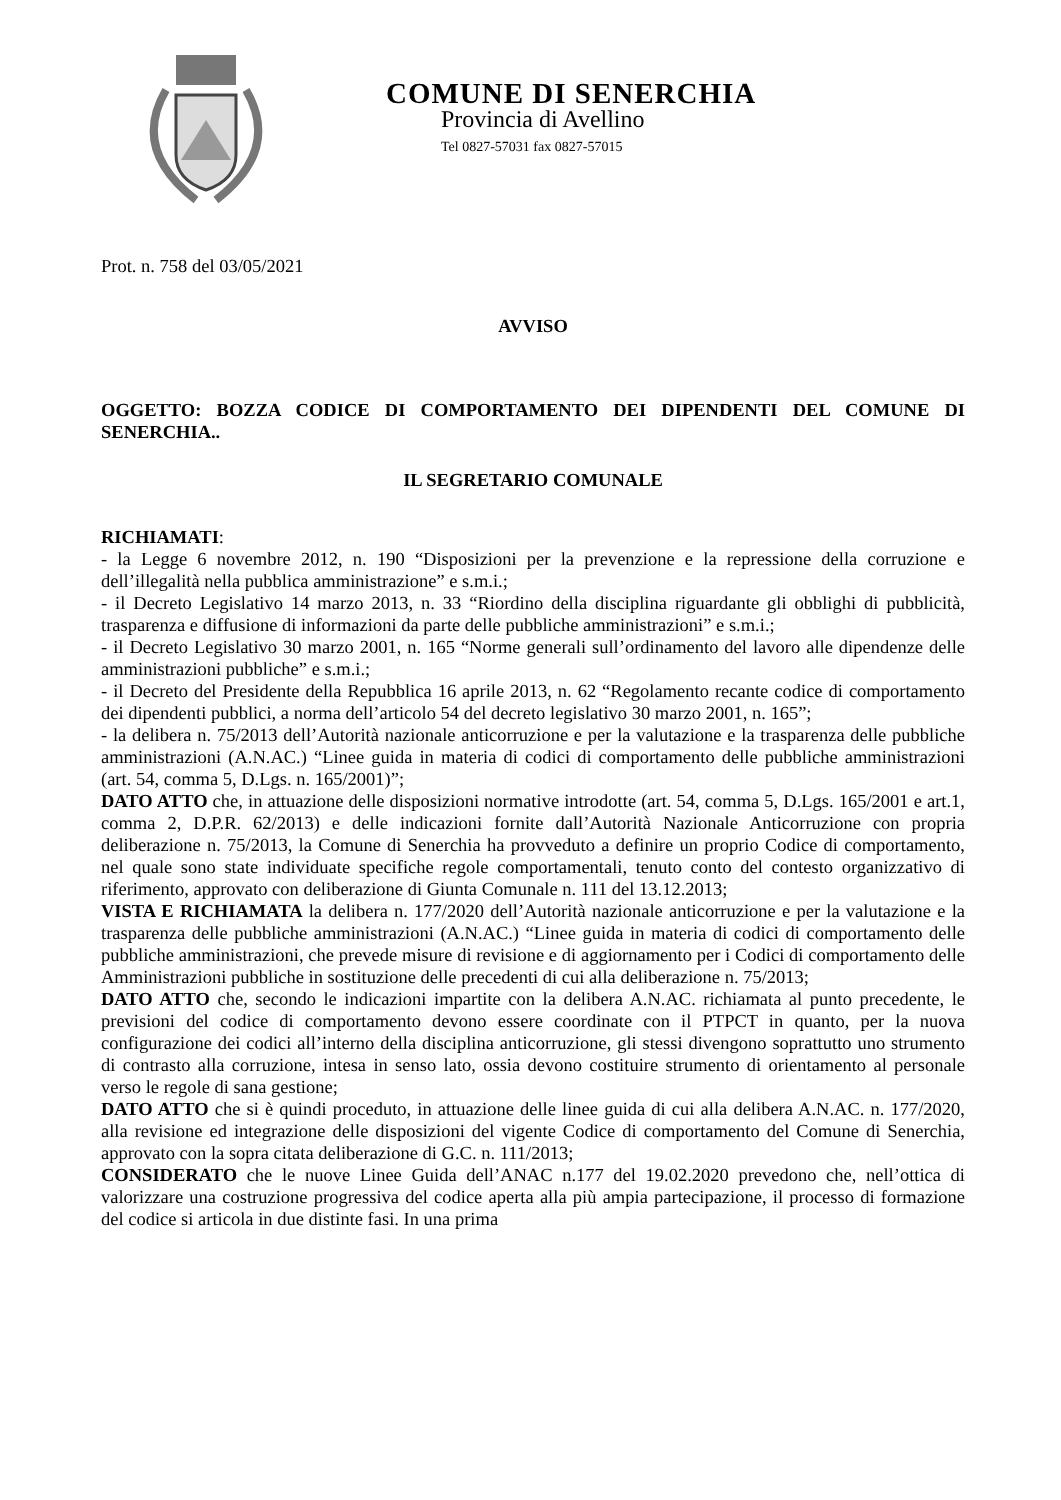COMUNE DI SENERCHIA
Provincia di Avellino
Tel 0827-57031 fax 0827-57015
Prot. n. 758 del 03/05/2021
AVVISO
OGGETTO: BOZZA CODICE DI COMPORTAMENTO DEI DIPENDENTI DEL COMUNE DI SENERCHIA..
IL SEGRETARIO COMUNALE
RICHIAMATI:
- la Legge 6 novembre 2012, n. 190 “Disposizioni per la prevenzione e la repressione della corruzione e dell’illegalità nella pubblica amministrazione” e s.m.i.;
- il Decreto Legislativo 14 marzo 2013, n. 33 “Riordino della disciplina riguardante gli obblighi di pubblicità, trasparenza e diffusione di informazioni da parte delle pubbliche amministrazioni” e s.m.i.;
- il Decreto Legislativo 30 marzo 2001, n. 165 “Norme generali sull’ordinamento del lavoro alle dipendenze delle amministrazioni pubbliche” e s.m.i.;
- il Decreto del Presidente della Repubblica 16 aprile 2013, n. 62 “Regolamento recante codice di comportamento dei dipendenti pubblici, a norma dell’articolo 54 del decreto legislativo 30 marzo 2001, n. 165”;
- la delibera n. 75/2013 dell’Autorità nazionale anticorruzione e per la valutazione e la trasparenza delle pubbliche amministrazioni (A.N.AC.) “Linee guida in materia di codici di comportamento delle pubbliche amministrazioni (art. 54, comma 5, D.Lgs. n. 165/2001)”;
DATO ATTO che, in attuazione delle disposizioni normative introdotte (art. 54, comma 5, D.Lgs. 165/2001 e art.1, comma 2, D.P.R. 62/2013) e delle indicazioni fornite dall’Autorità Nazionale Anticorruzione con propria deliberazione n. 75/2013, la Comune di Senerchia ha provveduto a definire un proprio Codice di comportamento, nel quale sono state individuate specifiche regole comportamentali, tenuto conto del contesto organizzativo di riferimento, approvato con deliberazione di Giunta Comunale n. 111 del 13.12.2013;
VISTA E RICHIAMATA la delibera n. 177/2020 dell’Autorità nazionale anticorruzione e per la valutazione e la trasparenza delle pubbliche amministrazioni (A.N.AC.) “Linee guida in materia di codici di comportamento delle pubbliche amministrazioni, che prevede misure di revisione e di aggiornamento per i Codici di comportamento delle Amministrazioni pubbliche in sostituzione delle precedenti di cui alla deliberazione n. 75/2013;
DATO ATTO che, secondo le indicazioni impartite con la delibera A.N.AC. richiamata al punto precedente, le previsioni del codice di comportamento devono essere coordinate con il PTPCT in quanto, per la nuova configurazione dei codici all’interno della disciplina anticorruzione, gli stessi divengono soprattutto uno strumento di contrasto alla corruzione, intesa in senso lato, ossia devono costituire strumento di orientamento al personale verso le regole di sana gestione;
DATO ATTO che si è quindi proceduto, in attuazione delle linee guida di cui alla delibera A.N.AC. n. 177/2020, alla revisione ed integrazione delle disposizioni del vigente Codice di comportamento del Comune di Senerchia, approvato con la sopra citata deliberazione di G.C. n. 111/2013;
CONSIDERATO che le nuove Linee Guida dell’ANAC n.177 del 19.02.2020 prevedono che, nell’ottica di valorizzare una costruzione progressiva del codice aperta alla più ampia partecipazione, il processo di formazione del codice si articola in due distinte fasi. In una prima